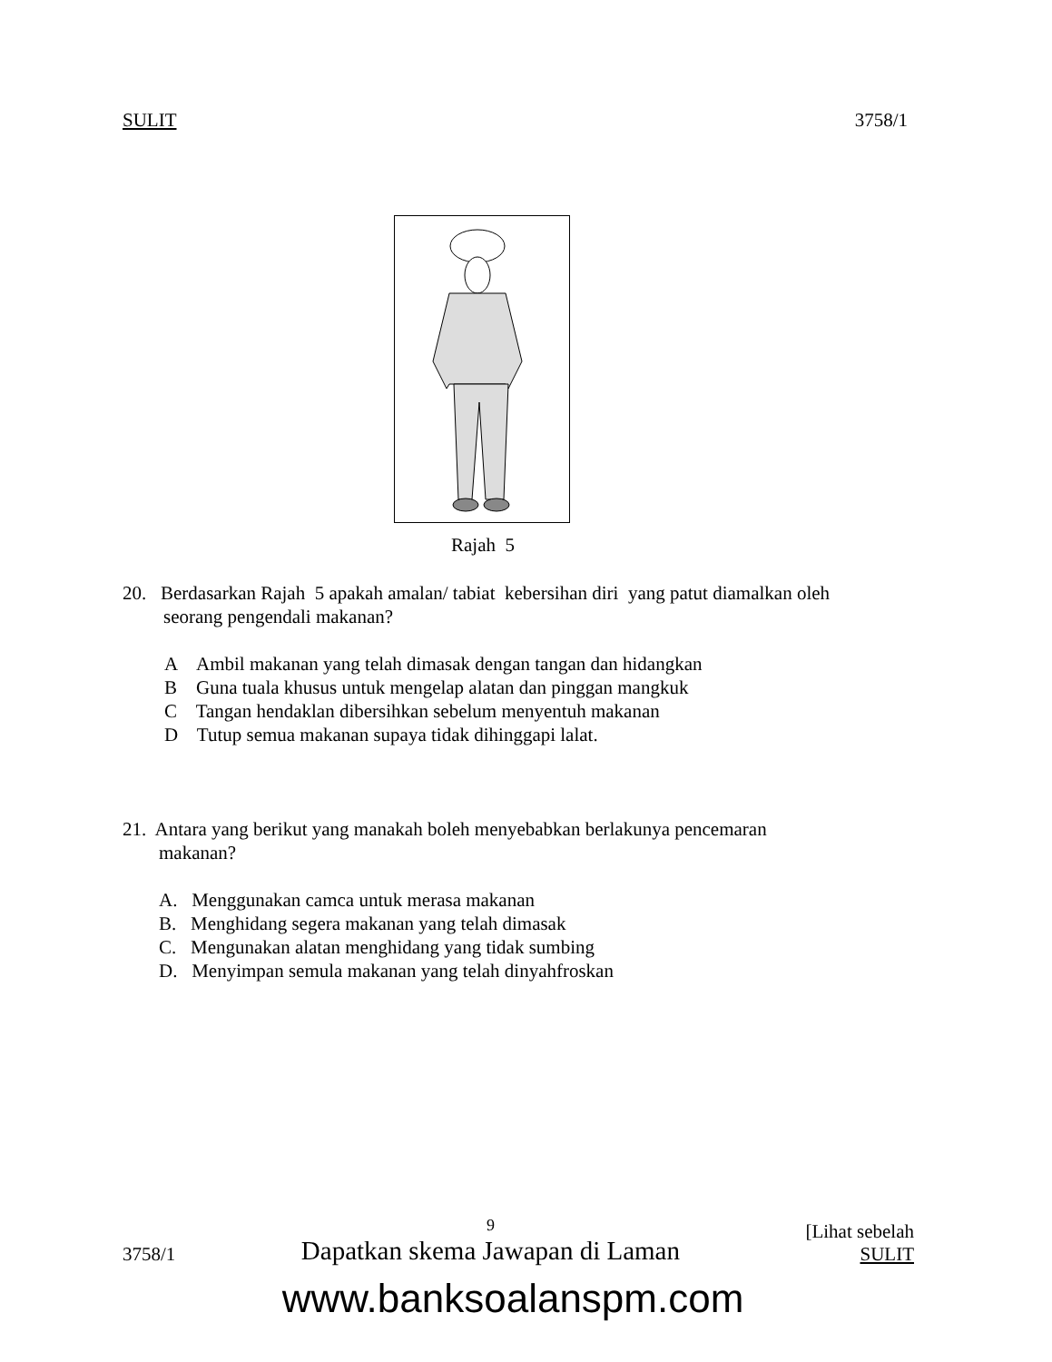SULIT 3758/1
Rajah 5
20. Berdasarkan Rajah 5 apakah amalan/ tabiat kebersihan diri yang patut diamalkan oleh
seorang pengendali makanan?
A Ambil makanan yang telah dimasak dengan tangan dan hidangkan
B Guna tuala khusus untuk mengelap alatan dan pinggan mangkuk
C Tangan hendaklan dibersihkan sebelum menyentuh makanan
D Tutup semua makanan supaya tidak dihinggapi lalat.
21. Antara yang berikut yang manakah boleh menyebabkan berlakunya pencemaran
makanan?
A. Menggunakan camca untuk merasa makanan
B. Menghidang segera makanan yang telah dimasak
C. Mengunakan alatan menghidang yang tidak sumbing
D. Menyimpan semula makanan yang telah dinyahfroskan
3758/1 9
Dapatkan skema Jawapan di Laman [Lihat sebelah
SULIT
www.banksoalanspm.com